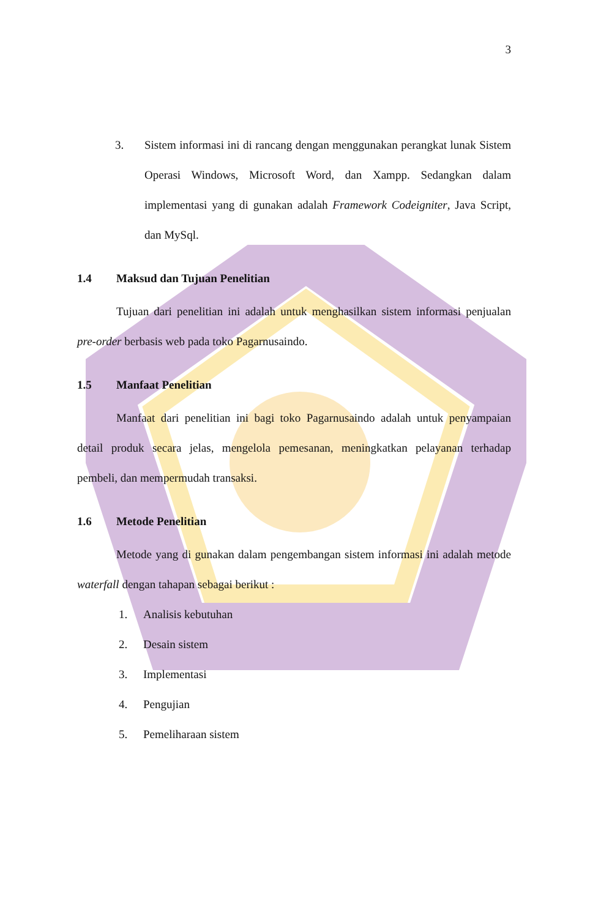3
3. Sistem informasi ini di rancang dengan menggunakan perangkat lunak Sistem Operasi Windows, Microsoft Word, dan Xampp. Sedangkan dalam implementasi yang di gunakan adalah Framework Codeigniter, Java Script, dan MySql.
1.4 Maksud dan Tujuan Penelitian
Tujuan dari penelitian ini adalah untuk menghasilkan sistem informasi penjualan pre-order berbasis web pada toko Pagarnusaindo.
1.5 Manfaat Penelitian
Manfaat dari penelitian ini bagi toko Pagarnusaindo adalah untuk penyampaian detail produk secara jelas, mengelola pemesanan, meningkatkan pelayanan terhadap pembeli, dan mempermudah transaksi.
1.6 Metode Penelitian
Metode yang di gunakan dalam pengembangan sistem informasi ini adalah metode waterfall dengan tahapan sebagai berikut :
1. Analisis kebutuhan
2. Desain sistem
3. Implementasi
4. Pengujian
5. Pemeliharaan sistem